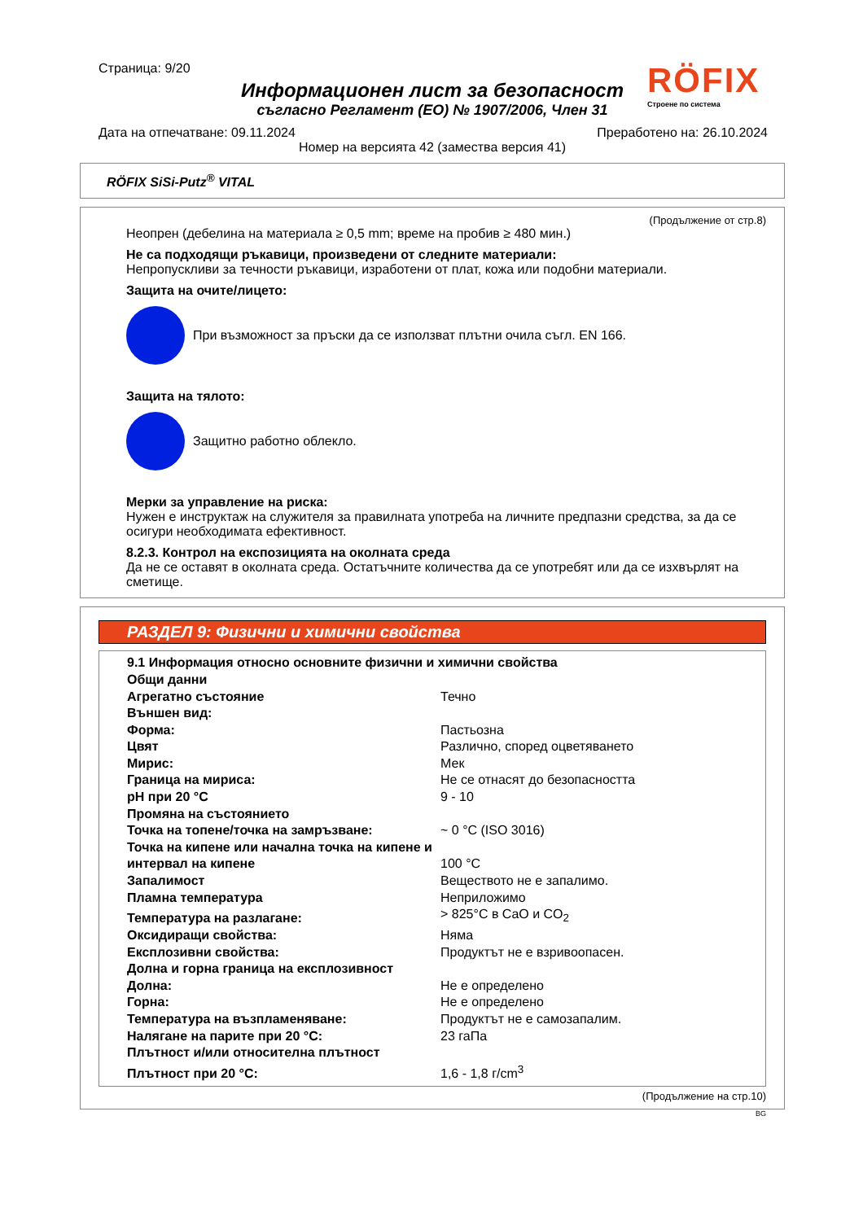Страница: 9/20
Информационен лист за безопасност
съгласно Регламент (ЕО) № 1907/2006, Член 31
Дата на отпечатване: 09.11.2024 Преработено на: 26.10.2024
Номер на версията 42 (замества версия 41)
RÖFIX
Строене по система
RÖFIX SiSi-Putz<sup>®</sup> VITAL
(Продължение от стр.8)
Неопрен (дебелина на материала ≥ 0,5 mm; време на пробив ≥ 480 мин.)
Не са подходящи ръкавици, произведени от следните материали:
Непропускливи за течности ръкавици, изработени от плат, кожа или подобни материали.
Защита на очите/лицето:
При възможност за пръски да се използват плътни очила съгл. EN 166.
Защита на тялото:
Защитно работно облекло.
Мерки за управление на риска:
Нужен е инструктаж на служителя за правилната употреба на личните предпазни средства, за да се осигури необходимата ефективност.
8.2.3. Контрол на експозицията на околната среда
Да не се оставят в околната среда. Остатъчните количества да се употребят или да се изхвърлят на сметище.
РАЗДЕЛ 9: Физични и химични свойства
| 9.1 Информация относно основните физични и химични свойства | |
| Общи данни | |
| Агрегатно състояние | Течно |
| Външен вид: | |
| Форма: | Пастьозна |
| Цвят | Различно, според оцветяването |
| Мирис: | Мек |
| Граница на мириса: | Не се отнасят до безопасността |
| pH при 20 °C | 9 - 10 |
| Промяна на състоянието | |
| Точка на топене/точка на замръзване: | ~ 0 °C (ISO 3016) |
| Точка на кипене или начална точка на кипене и интервал на кипене | 100 °C |
| Запалимост | Веществото не е запалимо. |
| Пламна температура | Неприложимо |
| Температура на разлагане: | > 825°C в CaO и CO<sub>2</sub> |
| Оксидиращи свойства: | Няма |
| Експлозивни свойства: | Продуктът не е взривоопасен. |
| Долна и горна граница на експлозивност | |
| Долна: | Не е определено |
| Горна: | Не е определено |
| Температура на възпламеняване: | Продуктът не е самозапалим. |
| Налягане на парите при 20 °C: | 23 гаПа |
| Плътност и/или относителна плътност | |
| Плътност при 20 °C: | 1,6 - 1,8 г/cm<sup>3</sup> |
(Продължение на стр.10)
BG